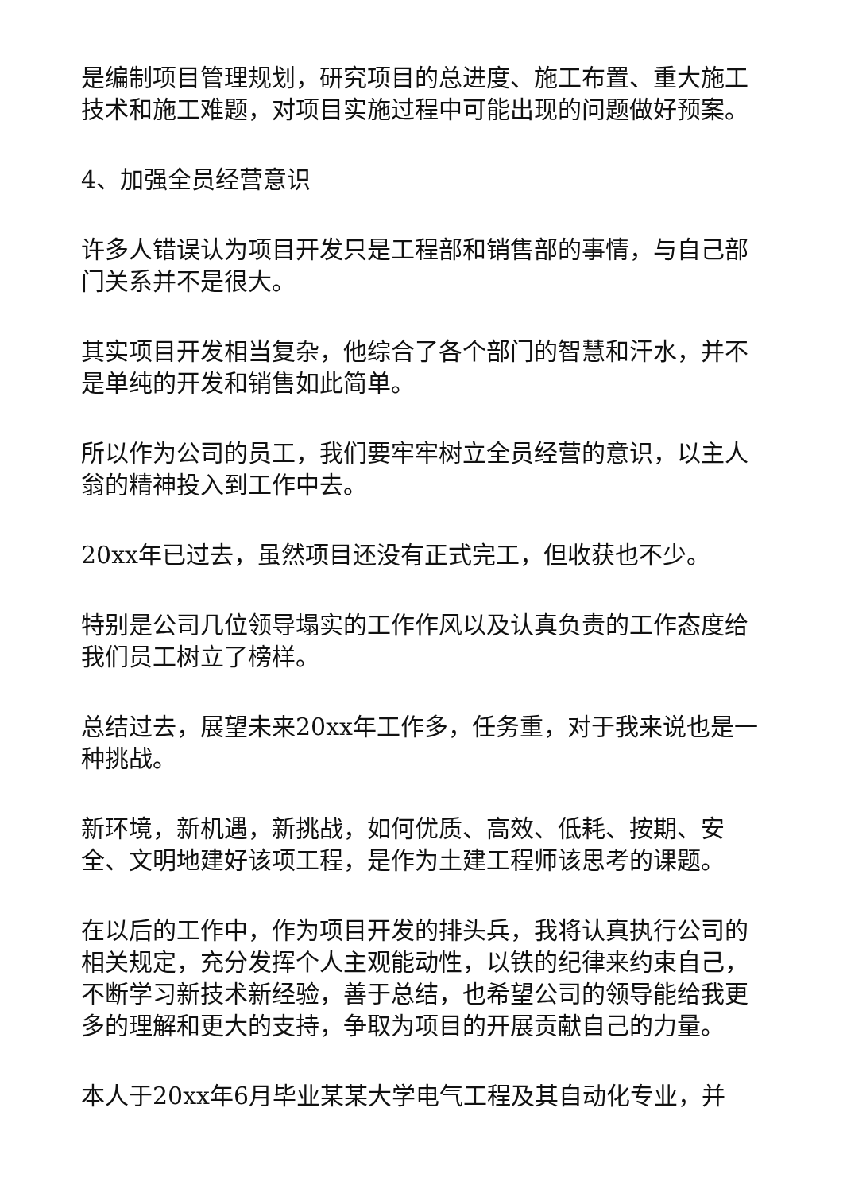是编制项目管理规划，研究项目的总进度、施工布置、重大施工技术和施工难题，对项目实施过程中可能出现的问题做好预案。
4、加强全员经营意识
许多人错误认为项目开发只是工程部和销售部的事情，与自己部门关系并不是很大。
其实项目开发相当复杂，他综合了各个部门的智慧和汗水，并不是单纯的开发和销售如此简单。
所以作为公司的员工，我们要牢牢树立全员经营的意识，以主人翁的精神投入到工作中去。
20xx年已过去，虽然项目还没有正式完工，但收获也不少。
特别是公司几位领导塌实的工作作风以及认真负责的工作态度给我们员工树立了榜样。
总结过去，展望未来20xx年工作多，任务重，对于我来说也是一种挑战。
新环境，新机遇，新挑战，如何优质、高效、低耗、按期、安全、文明地建好该项工程，是作为土建工程师该思考的课题。
在以后的工作中，作为项目开发的排头兵，我将认真执行公司的相关规定，充分发挥个人主观能动性，以铁的纪律来约束自己，不断学习新技术新经验，善于总结，也希望公司的领导能给我更多的理解和更大的支持，争取为项目的开展贡献自己的力量。
本人于20xx年6月毕业某某大学电气工程及其自动化专业，并